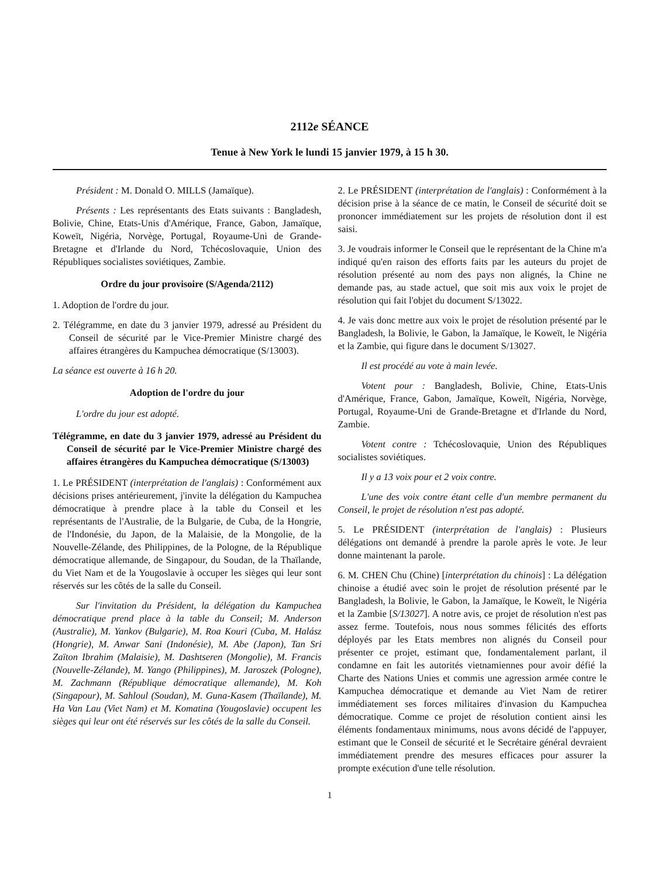2112e SÉANCE
Tenue à New York le lundi 15 janvier 1979, à 15 h 30.
Président : M. Donald O. MILLS (Jamaïque).
Présents : Les représentants des Etats suivants : Bangladesh, Bolivie, Chine, Etats-Unis d'Amérique, France, Gabon, Jamaïque, Koweït, Nigéria, Norvège, Portugal, Royaume-Uni de Grande-Bretagne et d'Irlande du Nord, Tchécoslovaquie, Union des Républiques socialistes soviétiques, Zambie.
Ordre du jour provisoire (S/Agenda/2112)
1. Adoption de l'ordre du jour.
2. Télégramme, en date du 3 janvier 1979, adressé au Président du Conseil de sécurité par le Vice-Premier Ministre chargé des affaires étrangères du Kampuchea démocratique (S/13003).
La séance est ouverte à 16 h 20.
Adoption de l'ordre du jour
L'ordre du jour est adopté.
Télégramme, en date du 3 janvier 1979, adressé au Président du Conseil de sécurité par le Vice-Premier Ministre chargé des affaires étrangères du Kampuchea démocratique (S/13003)
1. Le PRÉSIDENT (interprétation de l'anglais) : Conformément aux décisions prises antérieurement, j'invite la délégation du Kampuchea démocratique à prendre place à la table du Conseil et les représentants de l'Australie, de la Bulgarie, de Cuba, de la Hongrie, de l'Indonésie, du Japon, de la Malaisie, de la Mongolie, de la Nouvelle-Zélande, des Philippines, de la Pologne, de la République démocratique allemande, de Singapour, du Soudan, de la Thaïlande, du Viet Nam et de la Yougoslavie à occuper les sièges qui leur sont réservés sur les côtés de la salle du Conseil.
Sur l'invitation du Président, la délégation du Kampuchea démocratique prend place à la table du Conseil; M. Anderson (Australie), M. Yankov (Bulgarie), M. Roa Kouri (Cuba, M. Halász (Hongrie), M. Anwar Sani (Indonésie), M. Abe (Japon), Tan Sri Zaïton Ibrahim (Malaisie), M. Dashtseren (Mongolie), M. Francis (Nouvelle-Zélande), M. Yango (Philippines), M. Jaroszek (Pologne), M. Zachmann (République démocratique allemande), M. Koh (Singapour), M. Sahloul (Soudan), M. Guna-Kasem (Thaïlande), M. Ha Van Lau (Viet Nam) et M. Komatina (Yougoslavie) occupent les sièges qui leur ont été réservés sur les côtés de la salle du Conseil.
2. Le PRÉSIDENT (interprétation de l'anglais) : Conformément à la décision prise à la séance de ce matin, le Conseil de sécurité doit se prononcer immédiatement sur les projets de résolution dont il est saisi.
3. Je voudrais informer le Conseil que le représentant de la Chine m'a indiqué qu'en raison des efforts faits par les auteurs du projet de résolution présenté au nom des pays non alignés, la Chine ne demande pas, au stade actuel, que soit mis aux voix le projet de résolution qui fait l'objet du document S/13022.
4. Je vais donc mettre aux voix le projet de résolution présenté par le Bangladesh, la Bolivie, le Gabon, la Jamaïque, le Koweït, le Nigéria et la Zambie, qui figure dans le document S/13027.
Il est procédé au vote à main levée.
Votent pour : Bangladesh, Bolivie, Chine, Etats-Unis d'Amérique, France, Gabon, Jamaïque, Koweït, Nigéria, Norvège, Portugal, Royaume-Uni de Grande-Bretagne et d'Irlande du Nord, Zambie.
Votent contre : Tchécoslovaquie, Union des Républiques socialistes soviétiques.
Il y a 13 voix pour et 2 voix contre.
L'une des voix contre étant celle d'un membre permanent du Conseil, le projet de résolution n'est pas adopté.
5. Le PRÉSIDENT (interprétation de l'anglais) : Plusieurs délégations ont demandé à prendre la parole après le vote. Je leur donne maintenant la parole.
6. M. CHEN Chu (Chine) [interprétation du chinois] : La délégation chinoise a étudié avec soin le projet de résolution présenté par le Bangladesh, la Bolivie, le Gabon, la Jamaïque, le Koweït, le Nigéria et la Zambie [S/13027]. A notre avis, ce projet de résolution n'est pas assez ferme. Toutefois, nous nous sommes félicités des efforts déployés par les Etats membres non alignés du Conseil pour présenter ce projet, estimant que, fondamentalement parlant, il condamne en fait les autorités vietnamiennes pour avoir défié la Charte des Nations Unies et commis une agression armée contre le Kampuchea démocratique et demande au Viet Nam de retirer immédiatement ses forces militaires d'invasion du Kampuchea démocratique. Comme ce projet de résolution contient ainsi les éléments fondamentaux minimums, nous avons décidé de l'appuyer, estimant que le Conseil de sécurité et le Secrétaire général devraient immédiatement prendre des mesures efficaces pour assurer la prompte exécution d'une telle résolution.
1